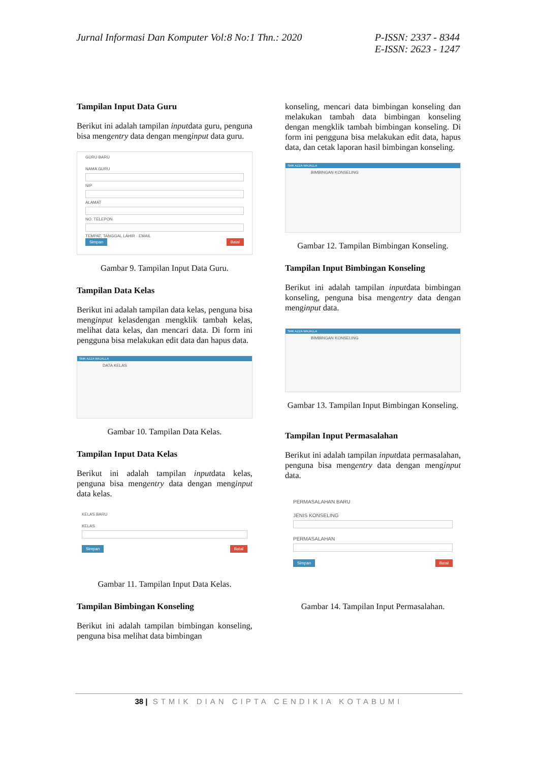Jurnal Informasi Dan Komputer Vol:8 No:1 Thn.: 2020
P-ISSN: 2337 - 8344
E-ISSN: 2623 - 1247
Tampilan Input Data Guru
Berikut ini adalah tampilan inputdata guru, penguna bisa mengentry data dengan menginput data guru.
GURU BARU
NAMA GURU
NIP
ALAMAT
NO. TELEPON
TEMPAT, TANGGAL LAHIR · EMAIL
Simpan Batal
Gambar 9. Tampilan Input Data Guru.
Tampilan Data Kelas
Berikut ini adalah tampilan data kelas, penguna bisa menginput kelasdengan mengklik tambah kelas, melihat data kelas, dan mencari data. Di form ini pengguna bisa melakukan edit data dan hapus data.
SMK AZZA WAJALLA
DATA KELAS
Gambar 10. Tampilan Data Kelas.
Tampilan Input Data Kelas
Berikut ini adalah tampilan inputdata kelas, penguna bisa mengentry data dengan menginput data kelas.
KELAS BARU
KELAS
Simpan Batal
Gambar 11. Tampilan Input Data Kelas.
Tampilan Bimbingan Konseling
Berikut ini adalah tampilan bimbingan konseling, penguna bisa melihat data bimbingan
konseling, mencari data bimbingan konseling dan melakukan tambah data bimbingan konseling dengan mengklik tambah bimbingan konseling. Di form ini pengguna bisa melakukan edit data, hapus data, dan cetak laporan hasil bimbingan konseling.
SMK AZZA WAJALLA
BIMBINGAN KONSELING
Gambar 12. Tampilan Bimbingan Konseling.
Tampilan Input Bimbingan Konseling
Berikut ini adalah tampilan inputdata bimbingan konseling, penguna bisa mengentry data dengan menginput data.
SMK AZZA WAJALLA
BIMBINGAN KONSELING
Gambar 13. Tampilan Input Bimbingan Konseling.
Tampilan Input Permasalahan
Berikut ini adalah tampilan inputdata permasalahan, penguna bisa mengentry data dengan menginput data.
PERMASALAHAN BARU
JENIS KONSELING
PERMASALAHAN
Simpan Batal
Gambar 14. Tampilan Input Permasalahan.
38 | STMIK DIAN CIPTA CENDIKIA KOTABUMI